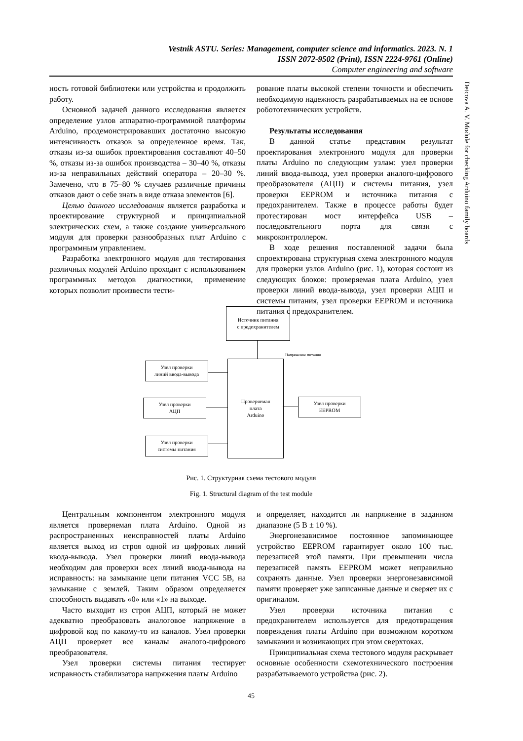Vestnik ASTU. Series: Management, computer science and informatics. 2023. N. 1
ISSN 2072-9502 (Print), ISSN 2224-9761 (Online)
Computer engineering and software
Detcova A. V. Module for checking Arduino family boards
ность готовой библиотеки или устройства и продолжить работу.
Основной задачей данного исследования является определение узлов аппаратно-программной платформы Arduino, продемонстрировавших достаточно высокую интенсивность отказов за определенное время. Так, отказы из-за ошибок проектирования составляют 40–50 %, отказы из-за ошибок производства – 30–40 %, отказы из-за неправильных действий оператора – 20–30 %. Замечено, что в 75–80 % случаев различные причины отказов дают о себе знать в виде отказа элементов [6].
Целью данного исследования является разработка и проектирование структурной и принципиальной электрических схем, а также создание универсального модуля для проверки разнообразных плат Arduino с программным управлением.
Разработка электронного модуля для тестирования различных модулей Arduino проходит с использованием программных методов диагностики, применение которых позволит произвести тести-
рование платы высокой степени точности и обеспечить необходимую надежность разрабатываемых на ее основе робототехнических устройств.
Результаты исследования
В данной статье представим результат проектирования электронного модуля для проверки платы Arduino по следующим узлам: узел проверки линий ввода-вывода, узел проверки аналого-цифрового преобразователя (АЦП) и системы питания, узел проверки EEPROM и источника питания с предохранителем. Также в процессе работы будет протестирован мост интерфейса USB – последовательного порта для связи с микроконтроллером.
В ходе решения поставленной задачи была спроектирована структурная схема электронного модуля для проверки узлов Arduino (рис. 1), которая состоит из следующих блоков: проверяемая плата Arduino, узел проверки линий ввода-вывода, узел проверки АЦП и системы питания, узел проверки EEPROM и источника питания с предохранителем.
Источник питания
с предохранителем
Напряжение питания
Проверяемая
плата
Arduino
Узел проверки
линий ввода-вывода
Узел проверки
АЦП
Узел проверки
системы питания
Узел проверки
EEPROM
Рис. 1. Структурная схема тестового модуля
Fig. 1. Structural diagram of the test module
Центральным компонентом электронного модуля является проверяемая плата Arduino. Одной из распространенных неисправностей платы Arduino является выход из строя одной из цифровых линий ввода-вывода. Узел проверки линий ввода-вывода необходим для проверки всех линий ввода-вывода на исправность: на замыкание цепи питания VCC 5В, на замыкание с землей. Таким образом определяется способность выдавать «0» или «1» на выходе.
Часто выходит из строя АЦП, который не может адекватно преобразовать аналоговое напряжение в цифровой код по какому-то из каналов. Узел проверки АЦП проверяет все каналы аналого-цифрового преобразователя.
Узел проверки системы питания тестирует исправность стабилизатора напряжения платы Arduino
и определяет, находится ли напряжение в заданном диапазоне (5 В ± 10 %).
Энергонезависимое постоянное запоминающее устройство EEPROM гарантирует около 100 тыс. перезаписей этой памяти. При превышении числа перезаписей память EEPROM может неправильно сохранять данные. Узел проверки энергонезависимой памяти проверяет уже записанные данные и сверяет их с оригиналом.
Узел проверки источника питания с предохранителем используется для предотвращения повреждения платы Arduino при возможном коротком замыкании и возникающих при этом сверхтоках.
Принципиальная схема тестового модуля раскрывает основные особенности схемотехнического построения разрабатываемого устройства (рис. 2).
45